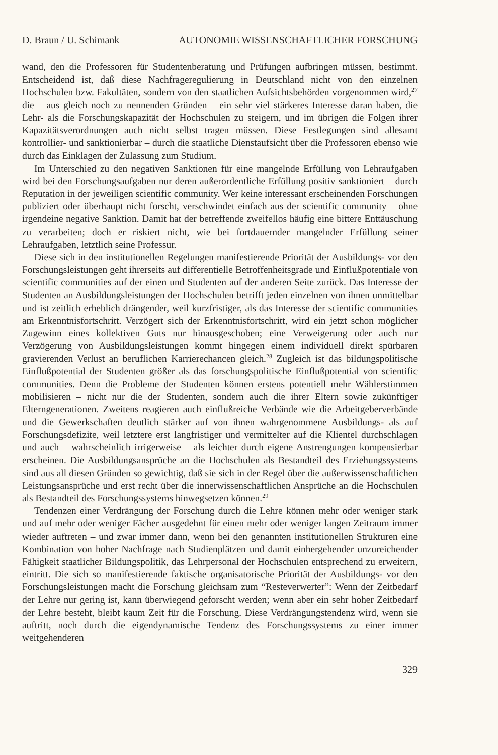D. Braun / U. Schimank AUTONOMIE WISSENSCHAFTLICHER FORSCHUNG
wand, den die Professoren für Studentenberatung und Prüfungen aufbringen müssen, bestimmt. Entscheidend ist, daß diese Nachfrageregulierung in Deutschland nicht von den einzelnen Hochschulen bzw. Fakultäten, sondern von den staatlichen Aufsichtsbehörden vorgenommen wird,<sup>27</sup> die – aus gleich noch zu nennenden Gründen – ein sehr viel stärkeres Interesse daran haben, die Lehr- als die Forschungskapazität der Hochschulen zu steigern, und im übrigen die Folgen ihrer Kapazitätsverordnungen auch nicht selbst tragen müssen. Diese Festlegungen sind allesamt kontrollier- und sanktionierbar – durch die staatliche Dienstaufsicht über die Professoren ebenso wie durch das Einklagen der Zulassung zum Studium.
Im Unterschied zu den negativen Sanktionen für eine mangelnde Erfüllung von Lehraufgaben wird bei den Forschungsaufgaben nur deren außerordentliche Erfüllung positiv sanktioniert – durch Reputation in der jeweiligen scientific community. Wer keine interessant erscheinenden Forschungen publiziert oder überhaupt nicht forscht, verschwindet einfach aus der scientific community – ohne irgendeine negative Sanktion. Damit hat der betreffende zweifellos häufig eine bittere Enttäuschung zu verarbeiten; doch er riskiert nicht, wie bei fortdauernder mangelnder Erfüllung seiner Lehraufgaben, letztlich seine Professur.
Diese sich in den institutionellen Regelungen manifestierende Priorität der Ausbildungs- vor den Forschungsleistungen geht ihrerseits auf differentielle Betroffenheitsgrade und Einflußpotentiale von scientific communities auf der einen und Studenten auf der anderen Seite zurück. Das Interesse der Studenten an Ausbildungsleistungen der Hochschulen betrifft jeden einzelnen von ihnen unmittelbar und ist zeitlich erheblich drängender, weil kurzfristiger, als das Interesse der scientific communities am Erkenntnisfortschritt. Verzögert sich der Erkenntnisfortschritt, wird ein jetzt schon möglicher Zugewinn eines kollektiven Guts nur hinausgeschoben; eine Verweigerung oder auch nur Verzögerung von Ausbildungsleistungen kommt hingegen einem individuell direkt spürbaren gravierenden Verlust an beruflichen Karrierechancen gleich.<sup>28</sup> Zugleich ist das bildungspolitische Einflußpotential der Studenten größer als das forschungspolitische Einflußpotential von scientific communities. Denn die Probleme der Studenten können erstens potentiell mehr Wählerstimmen mobilisieren – nicht nur die der Studenten, sondern auch die ihrer Eltern sowie zukünftiger Elterngenerationen. Zweitens reagieren auch einflußreiche Verbände wie die Arbeitgeberverbände und die Gewerkschaften deutlich stärker auf von ihnen wahrgenommene Ausbildungs- als auf Forschungsdefizite, weil letztere erst langfristiger und vermittelter auf die Klientel durchschlagen und auch – wahrscheinlich irrigerweise – als leichter durch eigene Anstrengungen kompensierbar erscheinen. Die Ausbildungsansprüche an die Hochschulen als Bestandteil des Erziehungssystems sind aus all diesen Gründen so gewichtig, daß sie sich in der Regel über die außerwissenschaftlichen Leistungsansprüche und erst recht über die innerwissenschaftlichen Ansprüche an die Hochschulen als Bestandteil des Forschungssystems hinwegsetzen können.<sup>29</sup>
Tendenzen einer Verdrängung der Forschung durch die Lehre können mehr oder weniger stark und auf mehr oder weniger Fächer ausgedehnt für einen mehr oder weniger langen Zeitraum immer wieder auftreten – und zwar immer dann, wenn bei den genannten institutionellen Strukturen eine Kombination von hoher Nachfrage nach Studienplätzen und damit einhergehender unzureichender Fähigkeit staatlicher Bildungspolitik, das Lehrpersonal der Hochschulen entsprechend zu erweitern, eintritt. Die sich so manifestierende faktische organisatorische Priorität der Ausbildungs- vor den Forschungsleistungen macht die Forschung gleichsam zum “Resteverwerter”: Wenn der Zeitbedarf der Lehre nur gering ist, kann überwiegend geforscht werden; wenn aber ein sehr hoher Zeitbedarf der Lehre besteht, bleibt kaum Zeit für die Forschung. Diese Verdrängungstendenz wird, wenn sie auftritt, noch durch die eigendynamische Tendenz des Forschungssystems zu einer immer weitgehenderen
329